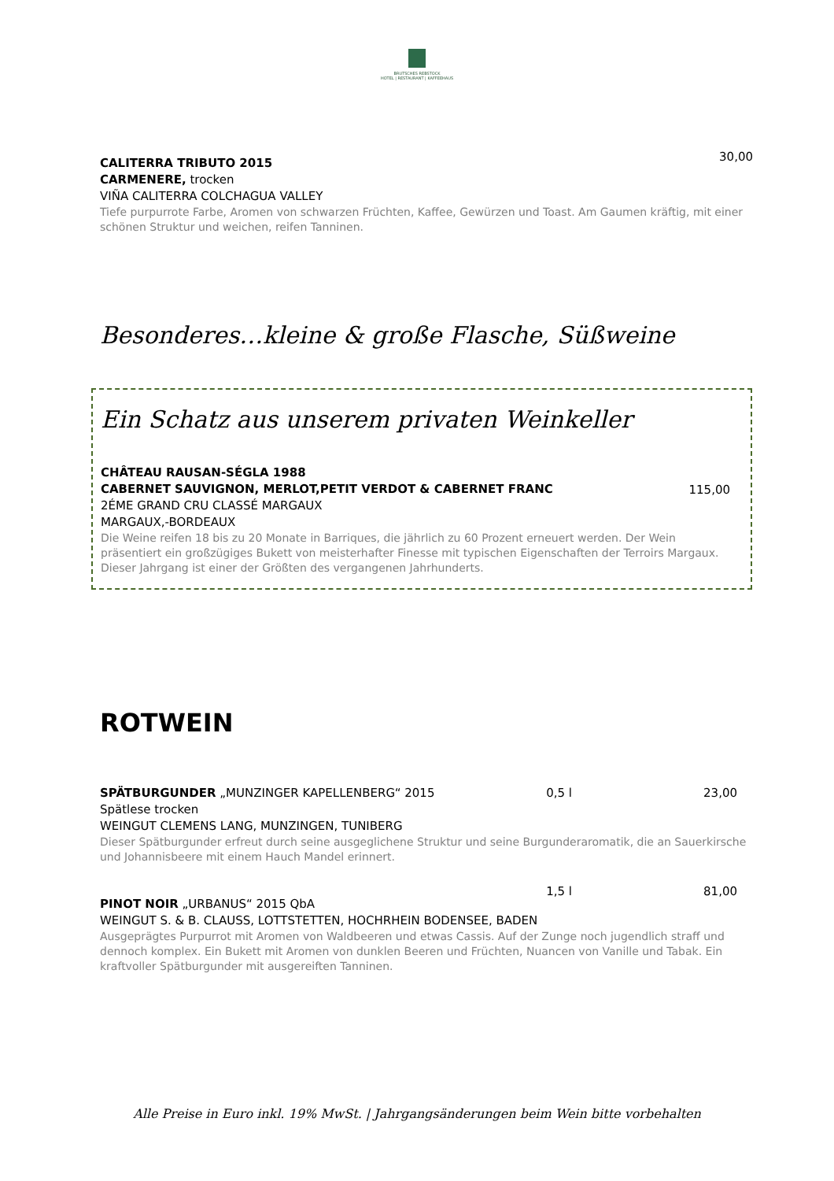BRUTSCHES REBSTOCK
HOTEL | RESTAURANT | KAFFEEHAUS
30,00 CALITERRA TRIBUTO 2015
CARMENERE, trocken
VIÑA CALITERRA COLCHAGUA VALLEY
Tiefe purpurrote Farbe, Aromen von schwarzen Früchten, Kaffee, Gewürzen und Toast. Am Gaumen kräftig, mit einer schönen Struktur und weichen, reifen Tanninen.
Besonderes…kleine & große Flasche, Süßweine
Ein Schatz aus unserem privaten Weinkeller
115,00
CHÂTEAU RAUSAN-SÉGLA 1988
CABERNET SAUVIGNON, MERLOT,PETIT VERDOT & CABERNET FRANC
2ÉME GRAND CRU CLASSÉ MARGAUX
MARGAUX,-BORDEAUX
Die Weine reifen 18 bis zu 20 Monate in Barriques, die jährlich zu 60 Prozent erneuert werden. Der Wein präsentiert ein großzügiges Bukett von meisterhafter Finesse mit typischen Eigenschaften der Terroirs Margaux. Dieser Jahrgang ist einer der Größten des vergangenen Jahrhunderts.
ROTWEIN
0,5 l 23,00 SPÄTBURGUNDER „MUNZINGER KAPELLENBERG“ 2015
Spätlese trocken
WEINGUT CLEMENS LANG, MUNZINGEN, TUNIBERG
Dieser Spätburgunder erfreut durch seine ausgeglichene Struktur und seine Burgunderaromatik, die an Sauerkirsche und Johannisbeere mit einem Hauch Mandel erinnert.
1,5 l 81,00
PINOT NOIR „URBANUS“ 2015 QbA
WEINGUT S. & B. CLAUSS, LOTTSTETTEN, HOCHRHEIN BODENSEE, BADEN
Ausgeprägtes Purpurrot mit Aromen von Waldbeeren und etwas Cassis. Auf der Zunge noch jugendlich straff und dennoch komplex. Ein Bukett mit Aromen von dunklen Beeren und Früchten, Nuancen von Vanille und Tabak. Ein kraftvoller Spätburgunder mit ausgereiften Tanninen.
Alle Preise in Euro inkl. 19% MwSt. | Jahrgangsänderungen beim Wein bitte vorbehalten